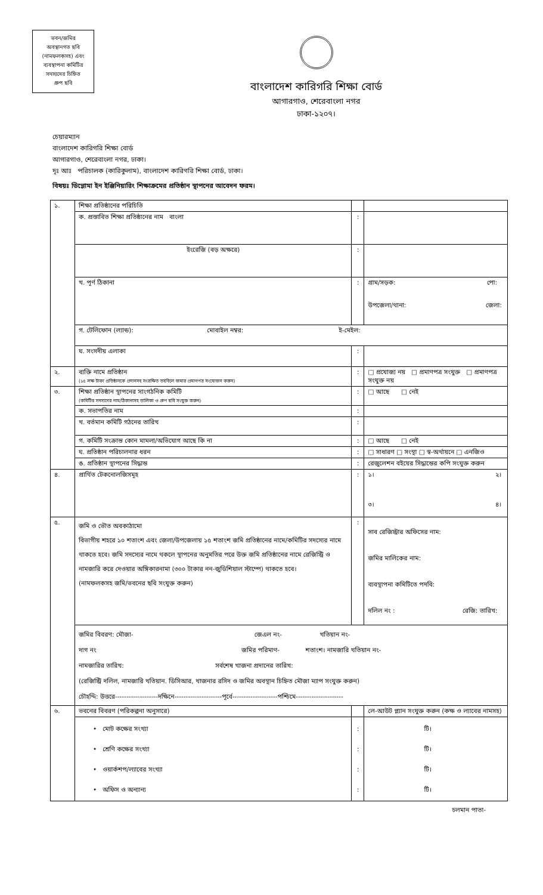ভবন/জমির
অবস্থানগত ছবি
(নামফলকসহ) এবং
ব্যবস্থাপনা কমিটির
সদস্যদের চিহ্নিত
গ্রুপ ছবি
বাংলাদেশ কারিগরি শিক্ষা বোর্ড
আগারগাও, শেরেবাংলা নগর
ঢাকা-১২০৭।
চেয়ারম্যান
বাংলাদেশ কারিগরি শিক্ষা বোর্ড
আগারগাও, শেরেবাংলা নগর, ঢাকা।
দৃঃ আঃ পরিচালক (কারিকুলাম), বাংলাদেশ কারিগরি শিক্ষা বোর্ড, ঢাকা।
বিষয়ঃ ডিপ্লোমা ইন ইঞ্জিনিয়ারিং শিক্ষাক্রমের প্রতিষ্ঠান স্থাপনের আবেদন ফরম।
| ১. | শিক্ষা প্রতিষ্ঠানের পরিচিতি | | |
| | ক. প্রস্তাবিত শিক্ষা প্রতিষ্ঠানের নাম বাংলা | : | |
| | ইংরেজি (বড় অক্ষরে) | : | |
| | খ. পূর্ণ ঠিকানা | : | গ্রাম/সড়ক: পো: উপজেলা/থানা: জেলা: |
| | গ. টেলিফোন (ল্যান্ড): মোবাইল নম্বর: ই-মেইল: | | |
| | ঘ. সংসদীয় এলাকা | : | |
| ২. | ব্যক্তি নামে প্রতিষ্ঠান (১৫ লক্ষ টাকা প্রতিষ্ঠানকে প্রদানসহ সংরক্ষিত তহবিলে জমার প্রমাণপত্র সংযোজন করুন) | : | □ প্রযোজ্য নয় □ প্রমাণপত্র সংযুক্ত □ প্রমাণপত্র সংযুক্ত নয় |
| ৩. | শিক্ষা প্রতিষ্ঠান স্থাপনের সাংগঠনিক কমিটি (কমিটির সদস্যদের নাম/ঠিকানাসহ তালিকা ও গ্রুপ ছবি সংযুক্ত করুন) | : | □ আছে □ নেই |
| | ক. সভাপতির নাম | : | |
| | খ. বর্তমান কমিটি গঠনের তারিখ | : | |
| | গ. কমিটি সংক্রান্ত কোন মামলা/অভিযোগ আছে কি না | : | □ আছে □ নেই |
| | ঘ. প্রতিষ্ঠান পরিচালনার ধরন | : | □ সাধারণ □ সংস্থা □ স্ব-অর্থায়নে □ এনজিও |
| | ঙ. প্রতিষ্ঠান স্থাপনের সিদ্ধান্ত | : | রেজুলেশন বইয়ের সিদ্ধান্তের কপি সংযুক্ত করুন |
| ৪. | প্রার্থিত টেকনোলজিসমূহ | : | ১। ২। ৩। ৪। |
| ৫. | জমি ও ভৌত অবকাঠামো বিভাগীয় শহরে ১০ শতাংশ এবং জেলা/উপজেলায় ১৫ শতাংশ জমি প্রতিষ্ঠানের নামে/কমিটির সদস্যের নামে থাকতে হবে। জমি সদস্যের নামে থকলে স্থাপনের অনুমতির পরে উক্ত জমি প্রতিষ্ঠানের নামে রেজিস্ট্রি ও নামজারি করে দেওয়ার অঙ্গিকারনামা (৩০০ টাকার নন-জুডিশিয়াল স্টাম্পে) থাকতে হবে। (নামফলকসহ জমি/ভবনের ছবি সংযুক্ত করুন) | : | সাব রেজিস্ট্রার অফিসের নাম: জমির মালিকের নাম: ব্যবস্থাপনা কমিটিতে পদবি: দলিল নং : রেজি: তারিখ: |
| | জমির বিবরণ: মৌজা- জেএল নং- খতিয়ান নং- দাগ নং জমির পরিমাণ- শতাংশ। নামজারি খতিয়ান নং- নামজারির তারিখ: সর্বশেষ খাজনা প্রদানের তারিখ: (রেজিস্ট্রি দলিল, নামজারি খতিয়ান. ডিসিআর, খাজনার রসিদ ও জমির অবস্থান চিহ্নিত মৌজা ম্যাপ সংযুক্ত করুন) চৌহদ্দি: উত্তরে-------------------দক্ষিনে---------------------পূর্বে--------------------পশ্চিমে--------------------- | | |
| ৬. | ভবনের বিবরণ (পরিকল্পনা অনুসারে) | | লে-আউট প্ল্যান সংযুক্ত করুন (কক্ষ ও ল্যাবের নামসহ) |
| | • মোট কক্ষের সংখ্যা • শ্রেণি কক্ষের সংখ্যা • ওয়ার্কশপ/ল্যাবের সংখ্যা • অফিস ও অন্যান্য | : : : : | টি। টি। টি। টি। |
চলমান পাতা-